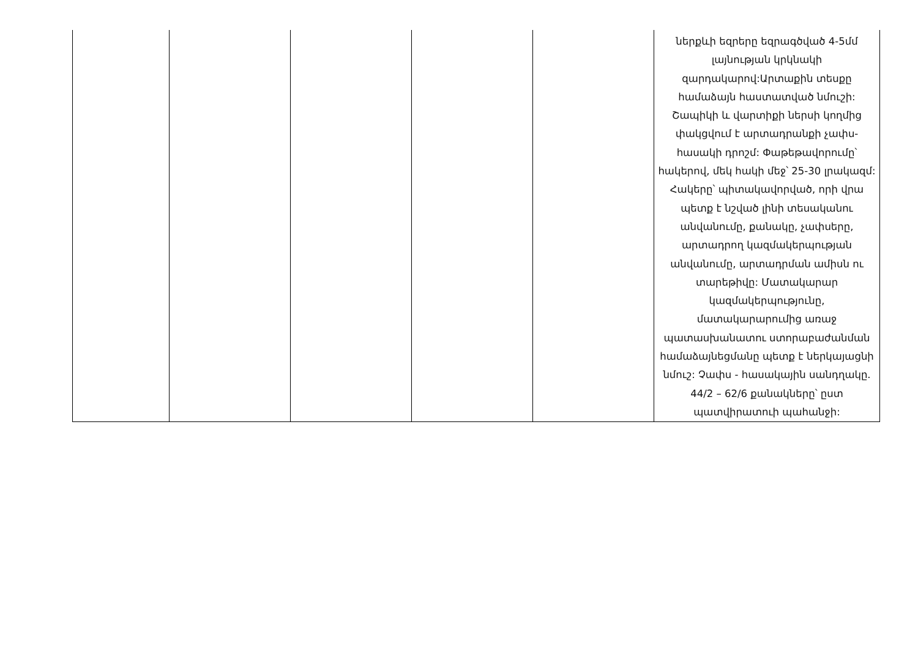| | | | | | ներքևի եզրերը եզրագծված 4-5մմ լայնության կրկնակի զարդակարով:Արտաքին տեսքը համաձայն հաստատված նմուշի: Շապիկի և վարտիքի ներսի կողմից փակցվում է արտադրանքի չափս-հասակի դրոշմ: Փաթեթավորումը՝ հակերով, մեկ հակի մեջ՝ 25-30 լրակազմ: Հակերը՝ պիտակավորված, որի վրա պետք է նշված լինի տեսականու անվանումը, քանակը, չափսերը, արտադրող կազմակերպության անվանումը, արտադրման ամիսն ու տարեթիվը: Մատակարար կազմակերպությունը, մատակարարումից առաջ պատասխանատու ստորաբաժանման համաձայնեցմանը պետք է ներկայացնի նմուշ: Չափս - հասակային սանդղակը. 44/2 – 62/6 քանակները՝ ըստ պատվիրատուի պահանջի: |